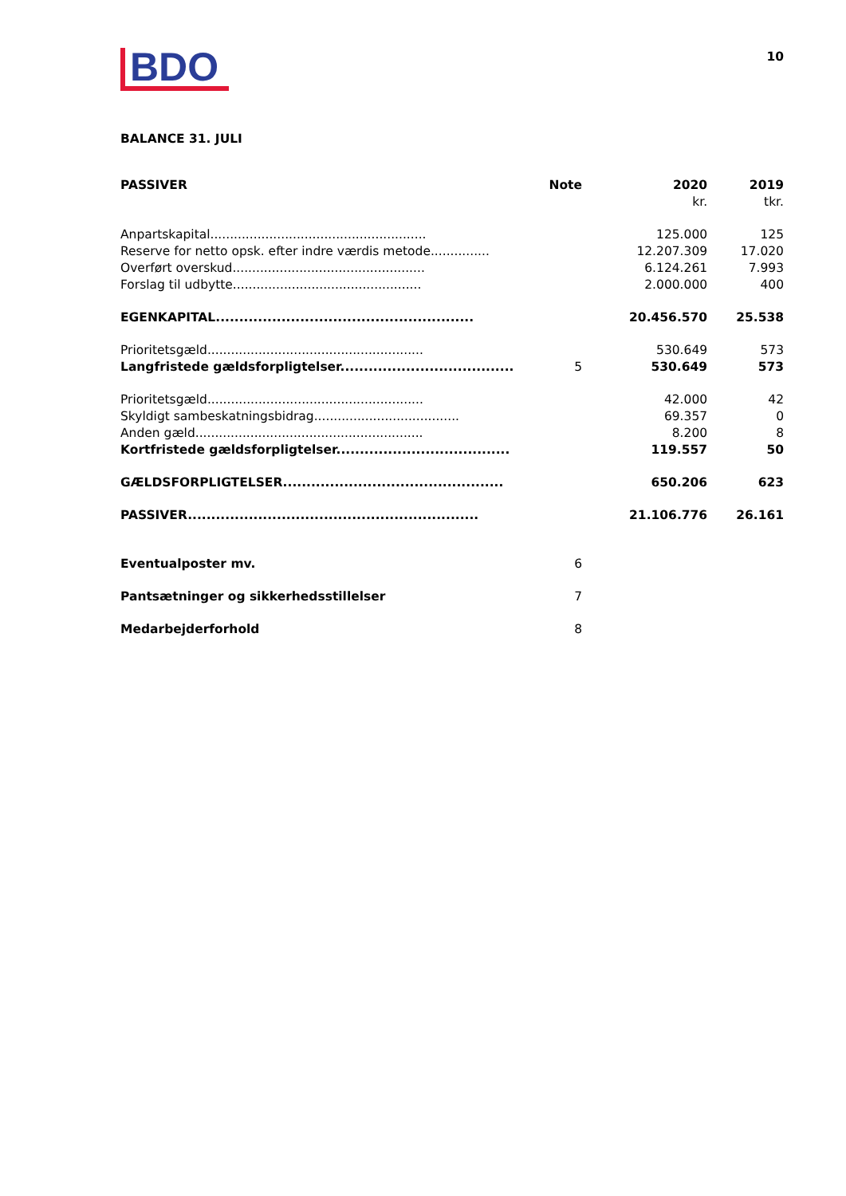BDO
10
BALANCE 31. JULI
| PASSIVER | Note | 2020 | 2019 |
| --- | --- | --- | --- |
| | | kr. | tkr. |
| Anpartskapital....................................................... | | 125.000 | 125 |
| Reserve for netto opsk. efter indre værdis metode............... | | 12.207.309 | 17.020 |
| Overført overskud................................................. | | 6.124.261 | 7.993 |
| Forslag til udbytte................................................ | | 2.000.000 | 400 |
| EGENKAPITAL....................................................... | | 20.456.570 | 25.538 |
| Prioritetsgæld....................................................... | | 530.649 | 573 |
| Langfristede gældsforpligtelser..................................... | 5 | 530.649 | 573 |
| Prioritetsgæld....................................................... | | 42.000 | 42 |
| Skyldigt sambeskatningsbidrag..................................... | | 69.357 | 0 |
| Anden gæld.......................................................... | | 8.200 | 8 |
| Kortfristede gældsforpligtelser..................................... | | 119.557 | 50 |
| GÆLDSFORPLIGTELSER............................................... | | 650.206 | 623 |
| PASSIVER.............................................................. | | 21.106.776 | 26.161 |
| Eventualposter mv. | 6 | | |
| Pantsætninger og sikkerhedsstillelser | 7 | | |
| Medarbejderforhold | 8 | | |